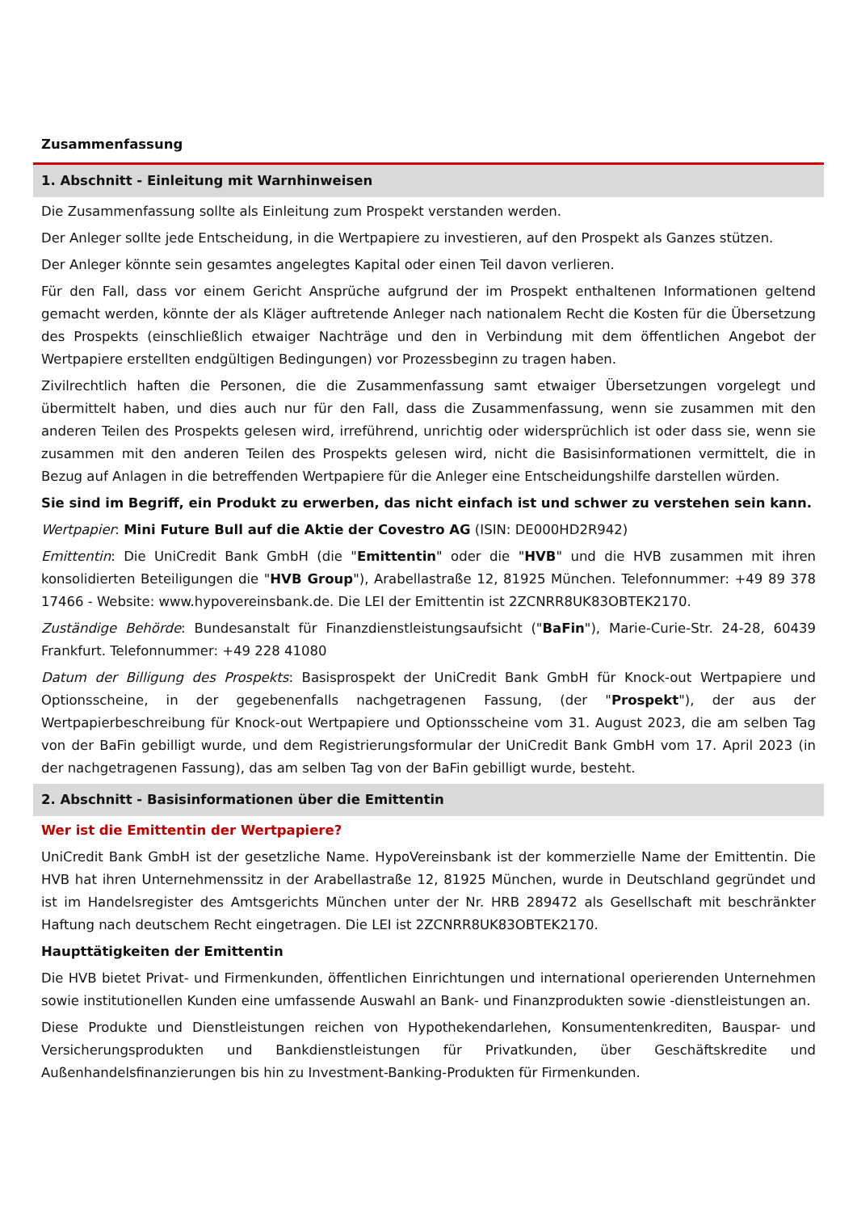Zusammenfassung
1. Abschnitt - Einleitung mit Warnhinweisen
Die Zusammenfassung sollte als Einleitung zum Prospekt verstanden werden.
Der Anleger sollte jede Entscheidung, in die Wertpapiere zu investieren, auf den Prospekt als Ganzes stützen.
Der Anleger könnte sein gesamtes angelegtes Kapital oder einen Teil davon verlieren.
Für den Fall, dass vor einem Gericht Ansprüche aufgrund der im Prospekt enthaltenen Informationen geltend gemacht werden, könnte der als Kläger auftretende Anleger nach nationalem Recht die Kosten für die Übersetzung des Prospekts (einschließlich etwaiger Nachträge und den in Verbindung mit dem öffentlichen Angebot der Wertpapiere erstellten endgültigen Bedingungen) vor Prozessbeginn zu tragen haben.
Zivilrechtlich haften die Personen, die die Zusammenfassung samt etwaiger Übersetzungen vorgelegt und übermittelt haben, und dies auch nur für den Fall, dass die Zusammenfassung, wenn sie zusammen mit den anderen Teilen des Prospekts gelesen wird, irreführend, unrichtig oder widersprüchlich ist oder dass sie, wenn sie zusammen mit den anderen Teilen des Prospekts gelesen wird, nicht die Basisinformationen vermittelt, die in Bezug auf Anlagen in die betreffenden Wertpapiere für die Anleger eine Entscheidungshilfe darstellen würden.
Sie sind im Begriff, ein Produkt zu erwerben, das nicht einfach ist und schwer zu verstehen sein kann.
Wertpapier: Mini Future Bull auf die Aktie der Covestro AG (ISIN: DE000HD2R942)
Emittentin: Die UniCredit Bank GmbH (die "Emittentin" oder die "HVB" und die HVB zusammen mit ihren konsolidierten Beteiligungen die "HVB Group"), Arabellastraße 12, 81925 München. Telefonnummer: +49 89 378 17466 - Website: www.hypovereinsbank.de. Die LEI der Emittentin ist 2ZCNRR8UK83OBTEK2170.
Zuständige Behörde: Bundesanstalt für Finanzdienstleistungsaufsicht ("BaFin"), Marie-Curie-Str. 24-28, 60439 Frankfurt. Telefonnummer: +49 228 41080
Datum der Billigung des Prospekts: Basisprospekt der UniCredit Bank GmbH für Knock-out Wertpapiere und Optionsscheine, in der gegebenenfalls nachgetragenen Fassung, (der "Prospekt"), der aus der Wertpapierbeschreibung für Knock-out Wertpapiere und Optionsscheine vom 31. August 2023, die am selben Tag von der BaFin gebilligt wurde, und dem Registrierungsformular der UniCredit Bank GmbH vom 17. April 2023 (in der nachgetragenen Fassung), das am selben Tag von der BaFin gebilligt wurde, besteht.
2. Abschnitt - Basisinformationen über die Emittentin
Wer ist die Emittentin der Wertpapiere?
UniCredit Bank GmbH ist der gesetzliche Name. HypoVereinsbank ist der kommerzielle Name der Emittentin. Die HVB hat ihren Unternehmenssitz in der Arabellastraße 12, 81925 München, wurde in Deutschland gegründet und ist im Handelsregister des Amtsgerichts München unter der Nr. HRB 289472 als Gesellschaft mit beschränkter Haftung nach deutschem Recht eingetragen. Die LEI ist 2ZCNRR8UK83OBTEK2170.
Haupttätigkeiten der Emittentin
Die HVB bietet Privat- und Firmenkunden, öffentlichen Einrichtungen und international operierenden Unternehmen sowie institutionellen Kunden eine umfassende Auswahl an Bank- und Finanzprodukten sowie -dienstleistungen an.
Diese Produkte und Dienstleistungen reichen von Hypothekendarlehen, Konsumentenkrediten, Bauspar- und Versicherungsprodukten und Bankdienstleistungen für Privatkunden, über Geschäftskredite und Außenhandelsfinanzierungen bis hin zu Investment-Banking-Produkten für Firmenkunden.